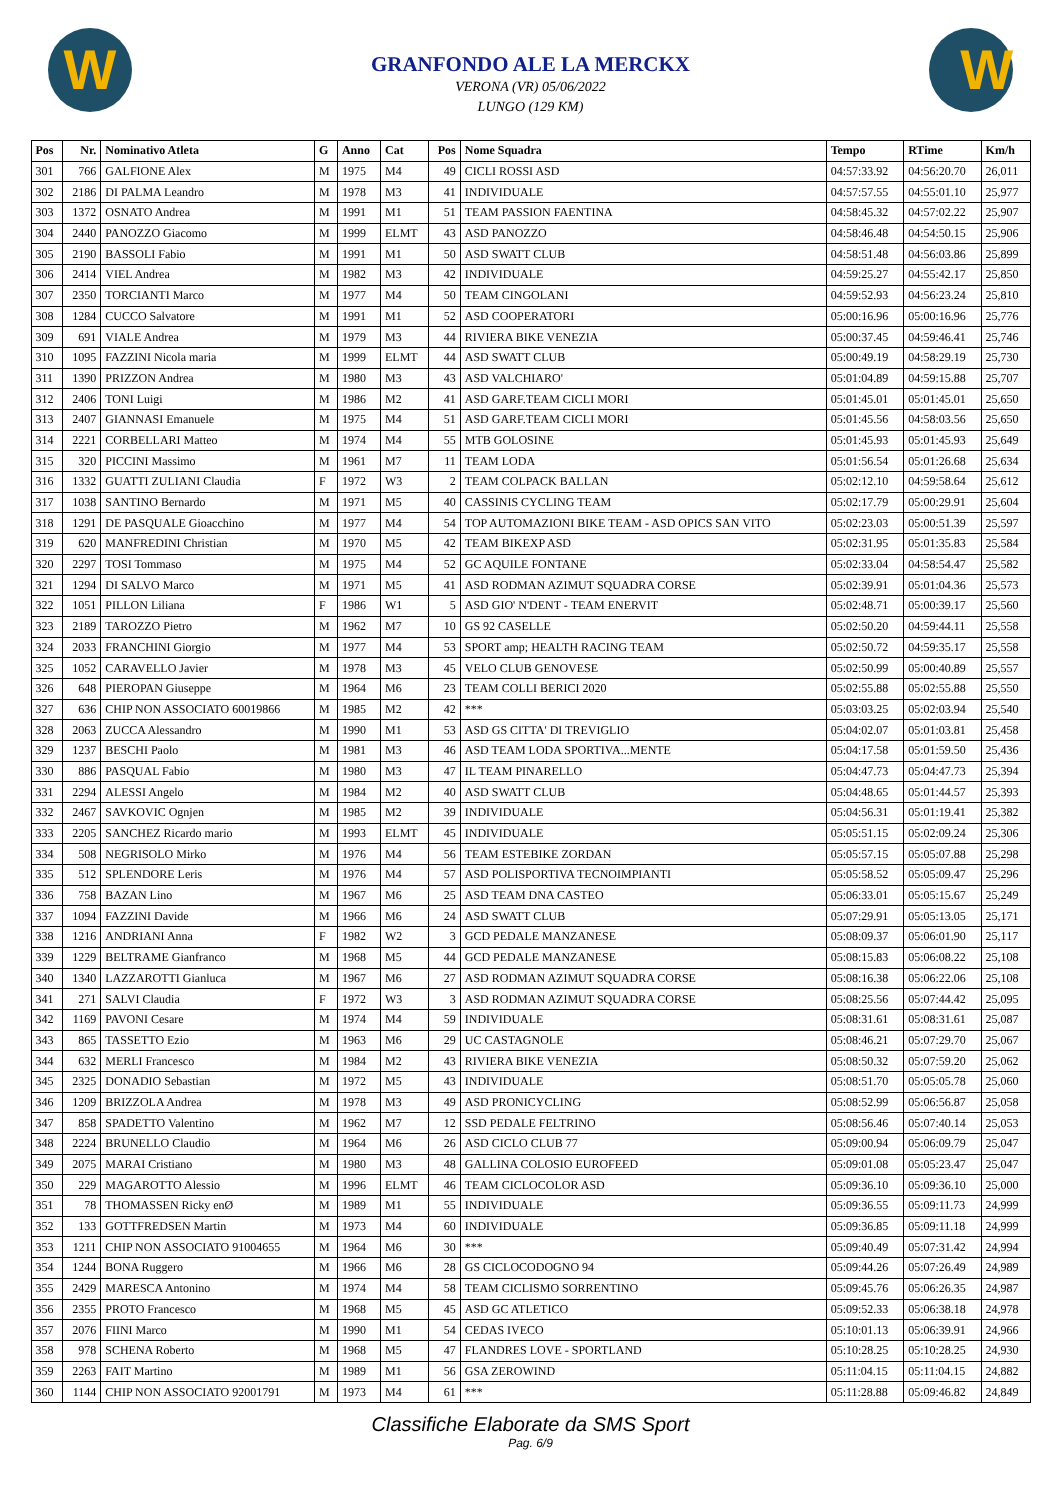W W
GRANFONDO ALE LA MERCKX
VERONA (VR) 05/06/2022
LUNGO (129 KM)
| Pos | Nr. | Nominativo Atleta | G | Anno | Cat | Pos | Nome Squadra | Tempo | RTime | Km/h |
| --- | --- | --- | --- | --- | --- | --- | --- | --- | --- | --- |
| 301 | 766 | GALFIONE Alex | M | 1975 | M4 | 49 | CICLI ROSSI ASD | 04:57:33.92 | 04:56:20.70 | 26,011 |
| 302 | 2186 | DI PALMA Leandro | M | 1978 | M3 | 41 | INDIVIDUALE | 04:57:57.55 | 04:55:01.10 | 25,977 |
| 303 | 1372 | OSNATO Andrea | M | 1991 | M1 | 51 | TEAM PASSION FAENTINA | 04:58:45.32 | 04:57:02.22 | 25,907 |
| 304 | 2440 | PANOZZO Giacomo | M | 1999 | ELMT | 43 | ASD PANOZZO | 04:58:46.48 | 04:54:50.15 | 25,906 |
| 305 | 2190 | BASSOLI Fabio | M | 1991 | M1 | 50 | ASD SWATT CLUB | 04:58:51.48 | 04:56:03.86 | 25,899 |
| 306 | 2414 | VIEL Andrea | M | 1982 | M3 | 42 | INDIVIDUALE | 04:59:25.27 | 04:55:42.17 | 25,850 |
| 307 | 2350 | TORCIANTI Marco | M | 1977 | M4 | 50 | TEAM CINGOLANI | 04:59:52.93 | 04:56:23.24 | 25,810 |
| 308 | 1284 | CUCCO Salvatore | M | 1991 | M1 | 52 | ASD COOPERATORI | 05:00:16.96 | 05:00:16.96 | 25,776 |
| 309 | 691 | VIALE Andrea | M | 1979 | M3 | 44 | RIVIERA BIKE VENEZIA | 05:00:37.45 | 04:59:46.41 | 25,746 |
| 310 | 1095 | FAZZINI Nicola maria | M | 1999 | ELMT | 44 | ASD SWATT CLUB | 05:00:49.19 | 04:58:29.19 | 25,730 |
| 311 | 1390 | PRIZZON Andrea | M | 1980 | M3 | 43 | ASD VALCHIARO' | 05:01:04.89 | 04:59:15.88 | 25,707 |
| 312 | 2406 | TONI Luigi | M | 1986 | M2 | 41 | ASD GARF.TEAM CICLI MORI | 05:01:45.01 | 05:01:45.01 | 25,650 |
| 313 | 2407 | GIANNASI Emanuele | M | 1975 | M4 | 51 | ASD GARF.TEAM CICLI MORI | 05:01:45.56 | 04:58:03.56 | 25,650 |
| 314 | 2221 | CORBELLARI Matteo | M | 1974 | M4 | 55 | MTB GOLOSINE | 05:01:45.93 | 05:01:45.93 | 25,649 |
| 315 | 320 | PICCINI Massimo | M | 1961 | M7 | 11 | TEAM LODA | 05:01:56.54 | 05:01:26.68 | 25,634 |
| 316 | 1332 | GUATTI ZULIANI Claudia | F | 1972 | W3 | 2 | TEAM COLPACK BALLAN | 05:02:12.10 | 04:59:58.64 | 25,612 |
| 317 | 1038 | SANTINO Bernardo | M | 1971 | M5 | 40 | CASSINIS CYCLING TEAM | 05:02:17.79 | 05:00:29.91 | 25,604 |
| 318 | 1291 | DE PASQUALE Gioacchino | M | 1977 | M4 | 54 | TOP AUTOMAZIONI BIKE TEAM - ASD OPICS SAN VITO | 05:02:23.03 | 05:00:51.39 | 25,597 |
| 319 | 620 | MANFREDINI Christian | M | 1970 | M5 | 42 | TEAM BIKEXP ASD | 05:02:31.95 | 05:01:35.83 | 25,584 |
| 320 | 2297 | TOSI Tommaso | M | 1975 | M4 | 52 | GC AQUILE FONTANE | 05:02:33.04 | 04:58:54.47 | 25,582 |
| 321 | 1294 | DI SALVO Marco | M | 1971 | M5 | 41 | ASD RODMAN AZIMUT SQUADRA CORSE | 05:02:39.91 | 05:01:04.36 | 25,573 |
| 322 | 1051 | PILLON Liliana | F | 1986 | W1 | 5 | ASD GIO' N'DENT - TEAM ENERVIT | 05:02:48.71 | 05:00:39.17 | 25,560 |
| 323 | 2189 | TAROZZO Pietro | M | 1962 | M7 | 10 | GS 92 CASELLE | 05:02:50.20 | 04:59:44.11 | 25,558 |
| 324 | 2033 | FRANCHINI Giorgio | M | 1977 | M4 | 53 | SPORT amp; HEALTH RACING TEAM | 05:02:50.72 | 04:59:35.17 | 25,558 |
| 325 | 1052 | CARAVELLO Javier | M | 1978 | M3 | 45 | VELO CLUB GENOVESE | 05:02:50.99 | 05:00:40.89 | 25,557 |
| 326 | 648 | PIEROPAN Giuseppe | M | 1964 | M6 | 23 | TEAM COLLI BERICI 2020 | 05:02:55.88 | 05:02:55.88 | 25,550 |
| 327 | 636 | CHIP NON ASSOCIATO 60019866 | M | 1985 | M2 | 42 | *** | 05:03:03.25 | 05:02:03.94 | 25,540 |
| 328 | 2063 | ZUCCA Alessandro | M | 1990 | M1 | 53 | ASD GS CITTA' DI TREVIGLIO | 05:04:02.07 | 05:01:03.81 | 25,458 |
| 329 | 1237 | BESCHI Paolo | M | 1981 | M3 | 46 | ASD TEAM LODA SPORTIVA...MENTE | 05:04:17.58 | 05:01:59.50 | 25,436 |
| 330 | 886 | PASQUAL Fabio | M | 1980 | M3 | 47 | IL TEAM PINARELLO | 05:04:47.73 | 05:04:47.73 | 25,394 |
| 331 | 2294 | ALESSI Angelo | M | 1984 | M2 | 40 | ASD SWATT CLUB | 05:04:48.65 | 05:01:44.57 | 25,393 |
| 332 | 2467 | SAVKOVIC Ognjen | M | 1985 | M2 | 39 | INDIVIDUALE | 05:04:56.31 | 05:01:19.41 | 25,382 |
| 333 | 2205 | SANCHEZ Ricardo mario | M | 1993 | ELMT | 45 | INDIVIDUALE | 05:05:51.15 | 05:02:09.24 | 25,306 |
| 334 | 508 | NEGRISOLO Mirko | M | 1976 | M4 | 56 | TEAM ESTEBIKE ZORDAN | 05:05:57.15 | 05:05:07.88 | 25,298 |
| 335 | 512 | SPLENDORE Leris | M | 1976 | M4 | 57 | ASD POLISPORTIVA TECNOIMPIANTI | 05:05:58.52 | 05:05:09.47 | 25,296 |
| 336 | 758 | BAZAN Lino | M | 1967 | M6 | 25 | ASD TEAM DNA CASTEO | 05:06:33.01 | 05:05:15.67 | 25,249 |
| 337 | 1094 | FAZZINI Davide | M | 1966 | M6 | 24 | ASD SWATT CLUB | 05:07:29.91 | 05:05:13.05 | 25,171 |
| 338 | 1216 | ANDRIANI Anna | F | 1982 | W2 | 3 | GCD PEDALE MANZANESE | 05:08:09.37 | 05:06:01.90 | 25,117 |
| 339 | 1229 | BELTRAME Gianfranco | M | 1968 | M5 | 44 | GCD PEDALE MANZANESE | 05:08:15.83 | 05:06:08.22 | 25,108 |
| 340 | 1340 | LAZZAROTTI Gianluca | M | 1967 | M6 | 27 | ASD RODMAN AZIMUT SQUADRA CORSE | 05:08:16.38 | 05:06:22.06 | 25,108 |
| 341 | 271 | SALVI Claudia | F | 1972 | W3 | 3 | ASD RODMAN AZIMUT SQUADRA CORSE | 05:08:25.56 | 05:07:44.42 | 25,095 |
| 342 | 1169 | PAVONI Cesare | M | 1974 | M4 | 59 | INDIVIDUALE | 05:08:31.61 | 05:08:31.61 | 25,087 |
| 343 | 865 | TASSETTO Ezio | M | 1963 | M6 | 29 | UC CASTAGNOLE | 05:08:46.21 | 05:07:29.70 | 25,067 |
| 344 | 632 | MERLI Francesco | M | 1984 | M2 | 43 | RIVIERA BIKE VENEZIA | 05:08:50.32 | 05:07:59.20 | 25,062 |
| 345 | 2325 | DONADIO Sebastian | M | 1972 | M5 | 43 | INDIVIDUALE | 05:08:51.70 | 05:05:05.78 | 25,060 |
| 346 | 1209 | BRIZZOLA Andrea | M | 1978 | M3 | 49 | ASD PRONICYCLING | 05:08:52.99 | 05:06:56.87 | 25,058 |
| 347 | 858 | SPADETTO Valentino | M | 1962 | M7 | 12 | SSD PEDALE FELTRINO | 05:08:56.46 | 05:07:40.14 | 25,053 |
| 348 | 2224 | BRUNELLO Claudio | M | 1964 | M6 | 26 | ASD CICLO CLUB 77 | 05:09:00.94 | 05:06:09.79 | 25,047 |
| 349 | 2075 | MARAI Cristiano | M | 1980 | M3 | 48 | GALLINA COLOSIO EUROFEED | 05:09:01.08 | 05:05:23.47 | 25,047 |
| 350 | 229 | MAGAROTTO Alessio | M | 1996 | ELMT | 46 | TEAM CICLOCOLOR ASD | 05:09:36.10 | 05:09:36.10 | 25,000 |
| 351 | 78 | THOMASSEN Ricky enØ | M | 1989 | M1 | 55 | INDIVIDUALE | 05:09:36.55 | 05:09:11.73 | 24,999 |
| 352 | 133 | GOTTFREDSEN Martin | M | 1973 | M4 | 60 | INDIVIDUALE | 05:09:36.85 | 05:09:11.18 | 24,999 |
| 353 | 1211 | CHIP NON ASSOCIATO 91004655 | M | 1964 | M6 | 30 | *** | 05:09:40.49 | 05:07:31.42 | 24,994 |
| 354 | 1244 | BONA Ruggero | M | 1966 | M6 | 28 | GS CICLOCODOGNO 94 | 05:09:44.26 | 05:07:26.49 | 24,989 |
| 355 | 2429 | MARESCA Antonino | M | 1974 | M4 | 58 | TEAM CICLISMO SORRENTINO | 05:09:45.76 | 05:06:26.35 | 24,987 |
| 356 | 2355 | PROTO Francesco | M | 1968 | M5 | 45 | ASD GC ATLETICO | 05:09:52.33 | 05:06:38.18 | 24,978 |
| 357 | 2076 | FIINI Marco | M | 1990 | M1 | 54 | CEDAS IVECO | 05:10:01.13 | 05:06:39.91 | 24,966 |
| 358 | 978 | SCHENA Roberto | M | 1968 | M5 | 47 | FLANDRES LOVE - SPORTLAND | 05:10:28.25 | 05:10:28.25 | 24,930 |
| 359 | 2263 | FAIT Martino | M | 1989 | M1 | 56 | GSA ZEROWIND | 05:11:04.15 | 05:11:04.15 | 24,882 |
| 360 | 1144 | CHIP NON ASSOCIATO 92001791 | M | 1973 | M4 | 61 | *** | 05:11:28.88 | 05:09:46.82 | 24,849 |
Classifiche Elaborate da SMS Sport
Pag. 6/9